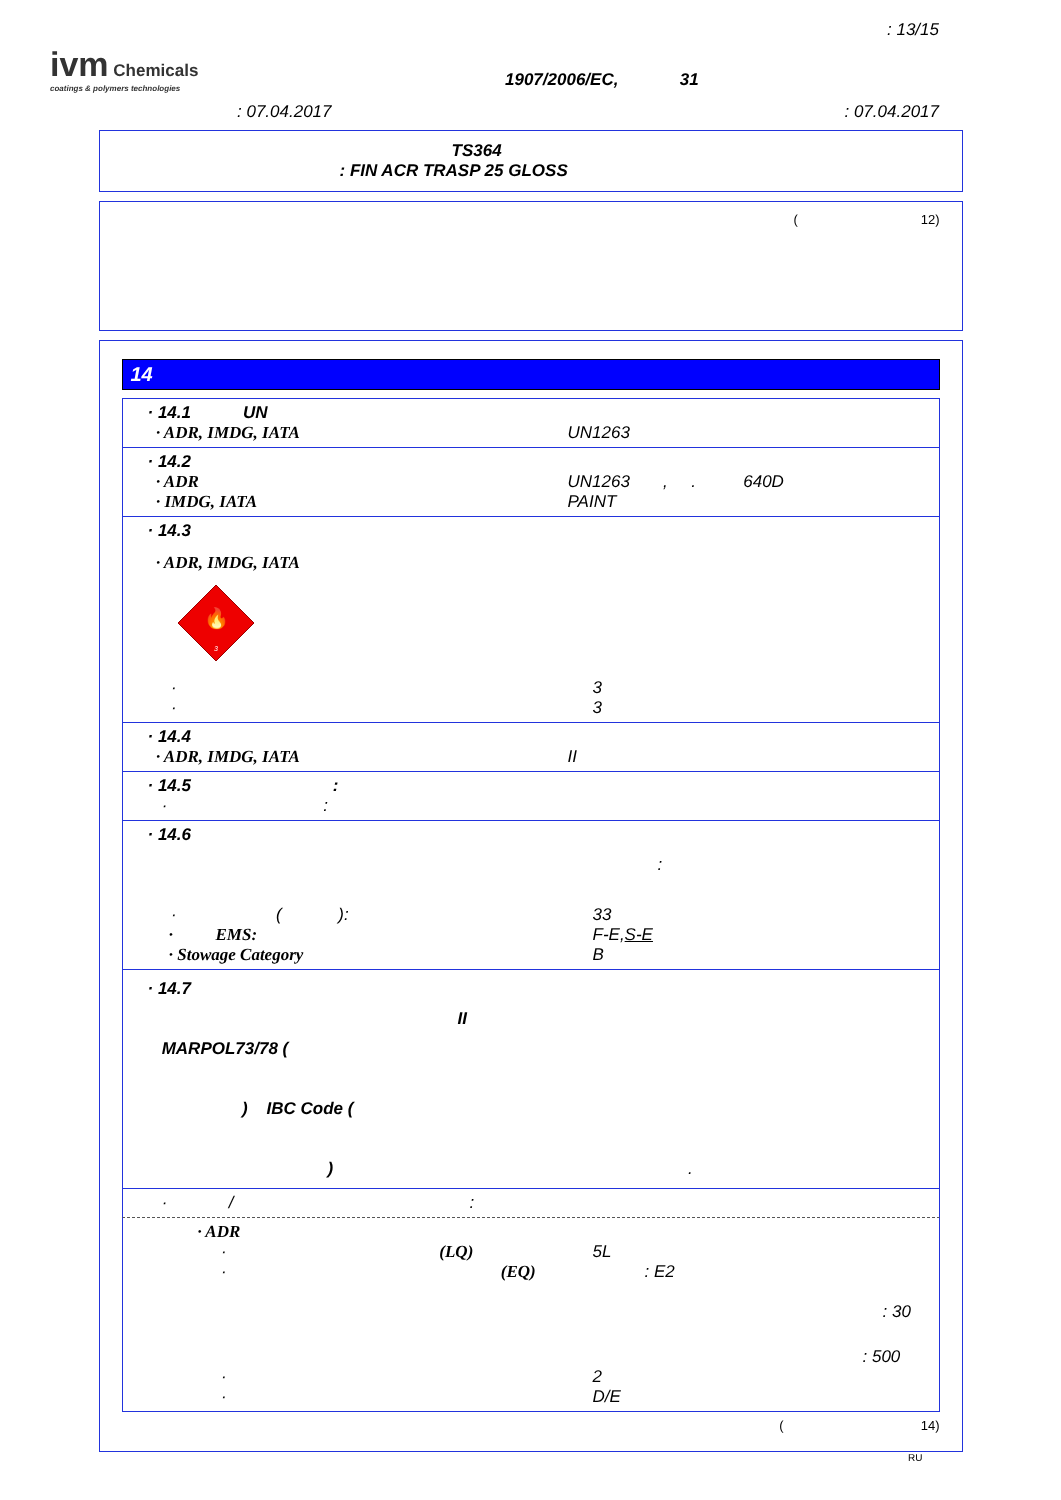ivm Chemicals
coatings & polymers technologies
: 13/15
1907/2006/EC, 31
: 07.04.2017 : 07.04.2017
TS364
: FIN ACR TRASP 25 GLOSS
( 12)
14
· 14.1 UN
· ADR, IMDG, IATA UN1263
· 14.2
· ADR UN1263 , . 640D
· IMDG, IATA PAINT
· 14.3
· ADR, IMDG, IATA
🔥
3
· 3
· 3
· 14.4
· ADR, IMDG, IATA II
· 14.5 :
· :
· 14.6
:
· ( ): 33
· EMS: F-E,S-E
· Stowage Category B
· 14.7
II
MARPOL73/78 (
) IBC Code (
) .
· / :
· ADR
· (LQ)
5L
· (EQ)
: E2
: 30
: 500
· 2
· D/E
( 14)
RU